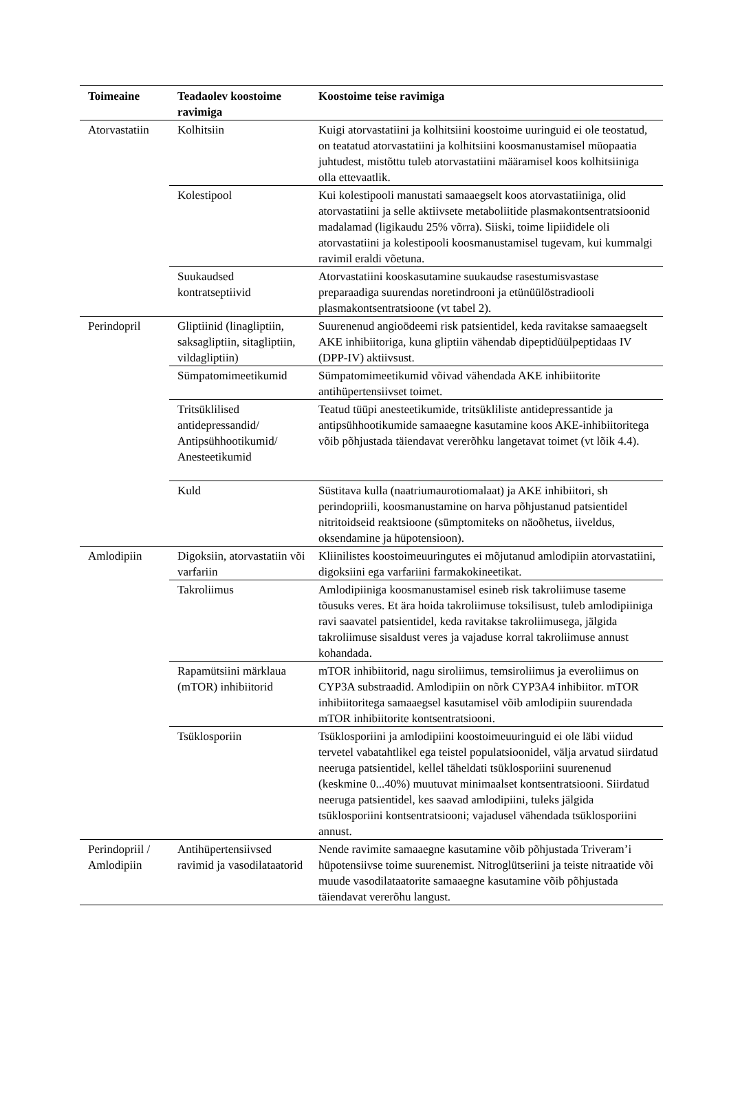| Toimeaine | Teadaolev koostoime ravimiga | Koostoime teise ravimiga |
| --- | --- | --- |
| Atorvastatiin | Kolhitsiin | Kuigi atorvastatiini ja kolhitsiini koostoime uuringuid ei ole teostatud, on teatatud atorvastatiini ja kolhitsiini koosmanustamisel müopaatia juhtudest, mistõttu tuleb atorvastatiini määramisel koos kolhitsiiniga olla ettevaatlik. |
| | Kolestipool | Kui kolestipooli manustati samaaegselt koos atorvastatiiniga, olid atorvastatiini ja selle aktiivsete metaboliitide plasmakontsentratsioonid madalamad (ligikaudu 25% võrra). Siiski, toime lipiididele oli atorvastatiini ja kolestipooli koosmanustamisel tugevam, kui kummalgi ravimil eraldi võetuna. |
| | Suukaudsed kontratseptiivid | Atorvastatiini kooskasutamine suukaudse rasestumisvastase preparaadiga suurendas noretindrooni ja etünüülöstradiooli plasmakontsentratsioone (vt tabel 2). |
| Perindopril | Gliptiinid (linagliptiin, saksagliptiin, sitagliptiin, vildagliptiin) | Suurenenud angioödeemi risk patsientidel, keda ravitakse samaaegselt AKE inhibiitoriga, kuna gliptiin vähendab dipeptidüülpeptidaas IV (DPP-IV) aktiivsust. |
| | Sümpatomimeetikumid | Sümpatomimeetikumid võivad vähendada AKE inhibiitorite antihüpertensiivset toimet. |
| | Tritsüklilised antidepressandid/ Antipsühhootikumid/ Anesteetikumid | Teatud tüüpi anesteetikumide, tritsükliliste antidepressantide ja antipsühhootikumide samaaegne kasutamine koos AKE-inhibiitoritega võib põhjustada täiendavat vererõhku langetavat toimet (vt lõik 4.4). |
| | Kuld | Süstitava kulla (naatriumaurotiomalaat) ja AKE inhibiitori, sh perindopriili, koosmanustamine on harva põhjustanud patsientidel nitritoidseid reaktsioone (sümptomiteks on näoõhetus, iiveldus, oksendamine ja hüpotensioon). |
| Amlodipiin | Digoksiin, atorvastatiin või varfariin | Kliinilistes koostoimeuuringutes ei mõjutanud amlodipiin atorvastatiini, digoksiini ega varfariini farmakokineetikat. |
| | Takroliimus | Amlodipiiniga koosmanustamisel esineb risk takroliimuse taseme tõusuks veres. Et ära hoida takroliimuse toksilisust, tuleb amlodipiiniga ravi saavatel patsientidel, keda ravitakse takroliimusega, jälgida takroliimuse sisaldust veres ja vajaduse korral takroliimuse annust kohandada. |
| | Rapamütsiini märklaua (mTOR) inhibiitorid | mTOR inhibiitorid, nagu siroliimus, temsiroliimus ja everoliimus on CYP3A substraadid. Amlodipiin on nõrk CYP3A4 inhibiitor. mTOR inhibiitoritega samaaegsel kasutamisel võib amlodipiin suurendada mTOR inhibiitorite kontsentratsiooni. |
| | Tsüklosporiin | Tsüklosporiini ja amlodipiini koostoimeuuringuid ei ole läbi viidud tervetel vabatahtlikel ega teistel populatsioonidel, välja arvatud siirdatud neeruga patsientidel, kellel täheldati tsüklosporiini suurenenud (keskmine 0...40%) muutuvat minimaalset kontsentratsiooni. Siirdatud neeruga patsientidel, kes saavad amlodipiini, tuleks jälgida tsüklosporiini kontsentratsiooni; vajadusel vähendada tsüklosporiini annust. |
| Perindopriil / Amlodipiin | Antihüpertensiivsed ravimid ja vasodilataatorid | Nende ravimite samaaegne kasutamine võib põhjustada Triveram’i hüpotensiivse toime suurenemist. Nitroglütseriini ja teiste nitraatide või muude vasodilataatorite samaaegne kasutamine võib põhjustada täiendavat vererõhu langust. |